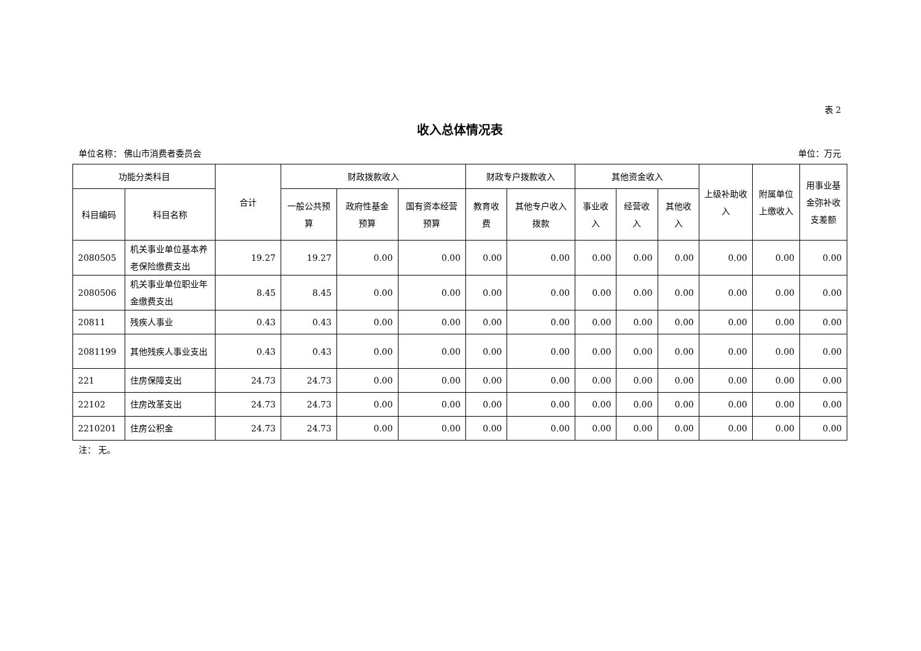表 2
收入总体情况表
单位名称： 佛山市消费者委员会 单位：万元
| 功能分类科目 | | 合计 | 财政拨款收入 | | | 财政专户拨款收入 | | 其他资金收入 | | | 上级补助收入 | 附属单位上缴收入 | 用事业基金弥补收支差额 |
| --- | --- | --- | --- | --- | --- | --- | --- | --- | --- | --- | --- | --- | --- |
| 科目编码 | 科目名称 | | 一般公共预算 | 政府性基金预算 | 国有资本经营预算 | 教育收费 | 其他专户收入拨款 | 事业收入 | 经营收入 | 其他收入 | | | |
| 2080505 | 机关事业单位基本养老保险缴费支出 | 19.27 | 19.27 | 0.00 | 0.00 | 0.00 | 0.00 | 0.00 | 0.00 | 0.00 | 0.00 | 0.00 | 0.00 |
| 2080506 | 机关事业单位职业年金缴费支出 | 8.45 | 8.45 | 0.00 | 0.00 | 0.00 | 0.00 | 0.00 | 0.00 | 0.00 | 0.00 | 0.00 | 0.00 |
| 20811 | 残疾人事业 | 0.43 | 0.43 | 0.00 | 0.00 | 0.00 | 0.00 | 0.00 | 0.00 | 0.00 | 0.00 | 0.00 | 0.00 |
| 2081199 | 其他残疾人事业支出 | 0.43 | 0.43 | 0.00 | 0.00 | 0.00 | 0.00 | 0.00 | 0.00 | 0.00 | 0.00 | 0.00 | 0.00 |
| 221 | 住房保障支出 | 24.73 | 24.73 | 0.00 | 0.00 | 0.00 | 0.00 | 0.00 | 0.00 | 0.00 | 0.00 | 0.00 | 0.00 |
| 22102 | 住房改革支出 | 24.73 | 24.73 | 0.00 | 0.00 | 0.00 | 0.00 | 0.00 | 0.00 | 0.00 | 0.00 | 0.00 | 0.00 |
| 2210201 | 住房公积金 | 24.73 | 24.73 | 0.00 | 0.00 | 0.00 | 0.00 | 0.00 | 0.00 | 0.00 | 0.00 | 0.00 | 0.00 |
注： 无。